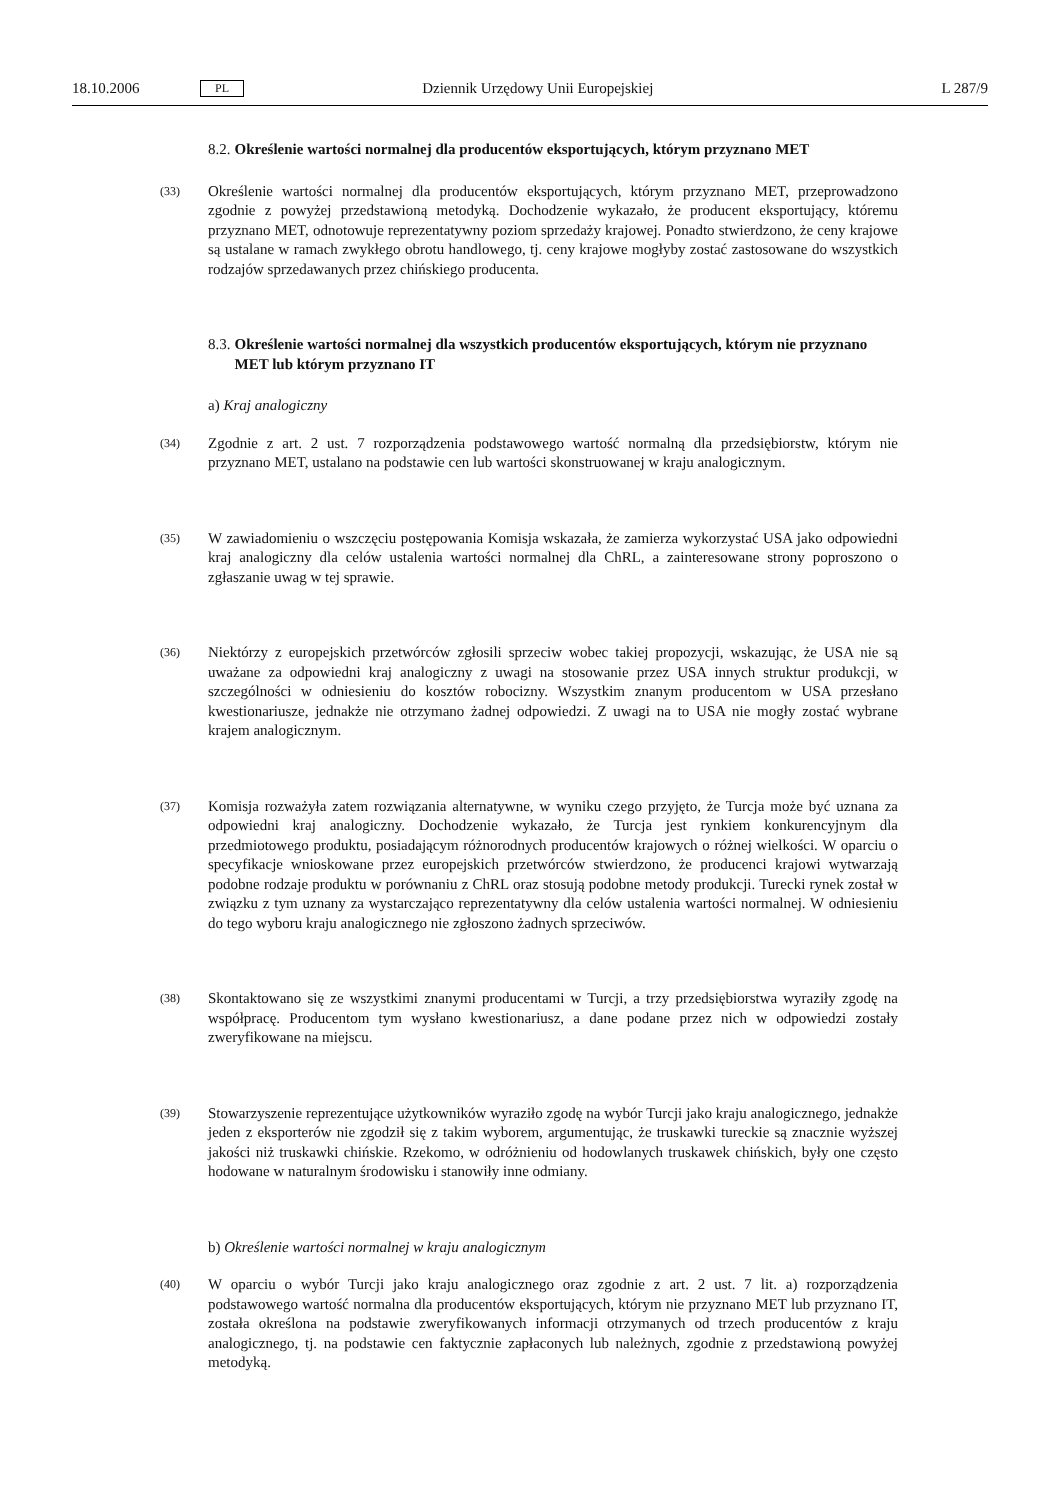18.10.2006 PL Dziennik Urzędowy Unii Europejskiej L 287/9
8.2. Określenie wartości normalnej dla producentów eksportujących, którym przyznano MET
(33)
Określenie wartości normalnej dla producentów eksportujących, którym przyznano MET, przeprowadzono zgodnie z powyżej przedstawioną metodyką. Dochodzenie wykazało, że producent eksportujący, któremu przyznano MET, odnotowuje reprezentatywny poziom sprzedaży krajowej. Ponadto stwierdzono, że ceny krajowe są ustalane w ramach zwykłego obrotu handlowego, tj. ceny krajowe mogłyby zostać zastosowane do wszystkich rodzajów sprzedawanych przez chińskiego producenta.
8.3. Określenie wartości normalnej dla wszystkich producentów eksportujących, którym nie przyznano MET lub którym przyznano IT
a) Kraj analogiczny
(34)
Zgodnie z art. 2 ust. 7 rozporządzenia podstawowego wartość normalną dla przedsiębiorstw, którym nie przyznano MET, ustalano na podstawie cen lub wartości skonstruowanej w kraju analogicznym.
(35)
W zawiadomieniu o wszczęciu postępowania Komisja wskazała, że zamierza wykorzystać USA jako odpowiedni kraj analogiczny dla celów ustalenia wartości normalnej dla ChRL, a zainteresowane strony poproszono o zgłaszanie uwag w tej sprawie.
(36)
Niektórzy z europejskich przetwórców zgłosili sprzeciw wobec takiej propozycji, wskazując, że USA nie są uważane za odpowiedni kraj analogiczny z uwagi na stosowanie przez USA innych struktur produkcji, w szczególności w odniesieniu do kosztów robocizny. Wszystkim znanym producentom w USA przesłano kwestionariusze, jednakże nie otrzymano żadnej odpowiedzi. Z uwagi na to USA nie mogły zostać wybrane krajem analogicznym.
(37)
Komisja rozważyła zatem rozwiązania alternatywne, w wyniku czego przyjęto, że Turcja może być uznana za odpowiedni kraj analogiczny. Dochodzenie wykazało, że Turcja jest rynkiem konkurencyjnym dla przedmiotowego produktu, posiadającym różnorodnych producentów krajowych o różnej wielkości. W oparciu o specyfikacje wnioskowane przez europejskich przetwórców stwierdzono, że producenci krajowi wytwarzają podobne rodzaje produktu w porównaniu z ChRL oraz stosują podobne metody produkcji. Turecki rynek został w związku z tym uznany za wystarczająco reprezentatywny dla celów ustalenia wartości normalnej. W odniesieniu do tego wyboru kraju analogicznego nie zgłoszono żadnych sprzeciwów.
(38)
Skontaktowano się ze wszystkimi znanymi producentami w Turcji, a trzy przedsiębiorstwa wyraziły zgodę na współpracę. Producentom tym wysłano kwestionariusz, a dane podane przez nich w odpowiedzi zostały zweryfikowane na miejscu.
(39)
Stowarzyszenie reprezentujące użytkowników wyraziło zgodę na wybór Turcji jako kraju analogicznego, jednakże jeden z eksporterów nie zgodził się z takim wyborem, argumentując, że truskawki tureckie są znacznie wyższej jakości niż truskawki chińskie. Rzekomo, w odróżnieniu od hodowlanych truskawek chińskich, były one często hodowane w naturalnym środowisku i stanowiły inne odmiany.
b) Określenie wartości normalnej w kraju analogicznym
(40)
W oparciu o wybór Turcji jako kraju analogicznego oraz zgodnie z art. 2 ust. 7 lit. a) rozporządzenia podstawowego wartość normalna dla producentów eksportujących, którym nie przyznano MET lub przyznano IT, została określona na podstawie zweryfikowanych informacji otrzymanych od trzech producentów z kraju analogicznego, tj. na podstawie cen faktycznie zapłaconych lub należnych, zgodnie z przedstawioną powyżej metodyką.